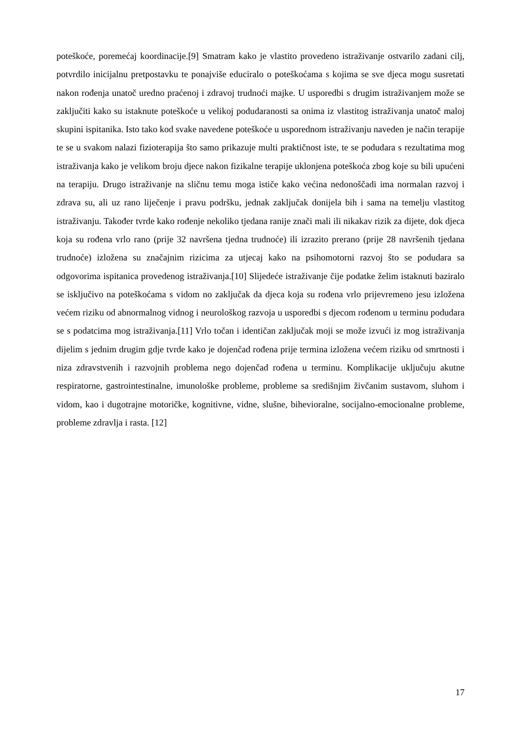poteškoće, poremećaj koordinacije.[9] Smatram kako je vlastito provedeno istraživanje ostvarilo zadani cilj, potvrdilo inicijalnu pretpostavku te ponajviše educiralo o poteškoćama s kojima se sve djeca mogu susretati nakon rođenja unatoč uredno praćenoj i zdravoj trudnoći majke. U usporedbi s drugim istraživanjem može se zaključiti kako su istaknute poteškoće u velikoj podudaranosti sa onima iz vlastitog istraživanja unatoč maloj skupini ispitanika. Isto tako kod svake navedene poteškoće u usporednom istraživanju naveden je način terapije te se u svakom nalazi fizioterapija što samo prikazuje multi praktičnost iste, te se podudara s rezultatima mog istraživanja kako je velikom broju djece nakon fizikalne terapije uklonjena poteškoća zbog koje su bili upućeni na terapiju. Drugo istraživanje na sličnu temu moga ističe kako većina nedonoščadi ima normalan razvoj i zdrava su, ali uz rano liječenje i pravu podršku, jednak zaključak donijela bih i sama na temelju vlastitog istraživanju. Također tvrde kako rođenje nekoliko tjedana ranije znači mali ili nikakav rizik za dijete, dok djeca koja su rođena vrlo rano (prije 32 navršena tjedna trudnoće) ili izrazito prerano (prije 28 navršenih tjedana trudnoće) izložena su značajnim rizicima za utjecaj kako na psihomotorni razvoj što se podudara sa odgovorima ispitanica provedenog istraživanja.[10] Slijedeće istraživanje čije podatke želim istaknuti baziralo se isključivo na poteškoćama s vidom no zaključak da djeca koja su rođena vrlo prijevremeno jesu izložena većem riziku od abnormalnog vidnog i neurološkog razvoja u usporedbi s djecom rođenom u terminu podudara se s podatcima mog istraživanja.[11] Vrlo točan i identičan zaključak moji se može izvući iz mog istraživanja dijelim s jednim drugim gdje tvrde kako je dojenčad rođena prije termina izložena većem riziku od smrtnosti i niza zdravstvenih i razvojnih problema nego dojenčad rođena u terminu. Komplikacije uključuju akutne respiratorne, gastrointestinalne, imunološke probleme, probleme sa središnjim živčanim sustavom, sluhom i vidom, kao i dugotrajne motoričke, kognitivne, vidne, slušne, bihevioralne, socijalno-emocionalne probleme, probleme zdravlja i rasta. [12]
17